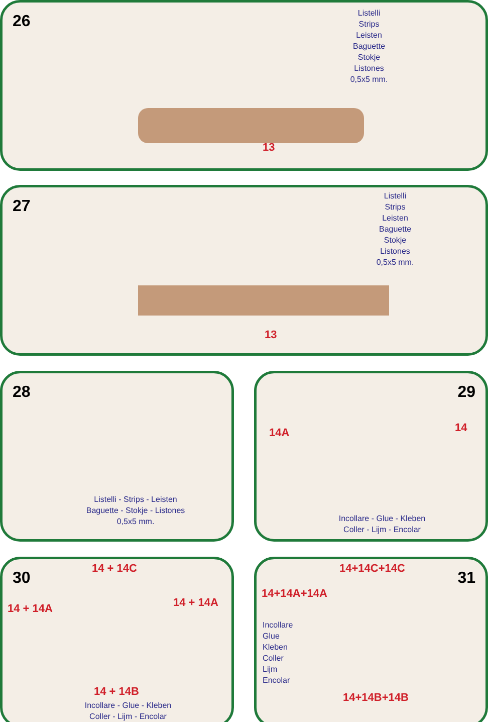26
Listelli
Strips
Leisten
Baguette
Stokje
Listones
0,5x5 mm.
13
27
Listelli
Strips
Leisten
Baguette
Stokje
Listones
0,5x5 mm.
13
28
Listelli - Strips - Leisten
Baguette - Stokje - Listones
0,5x5 mm.
29
14A 14
Incollare - Glue - Kleben
Coller - Lijm - Encolar
30
14 + 14C
14 + 14A 14 + 14A
14 + 14B
Incollare - Glue - Kleben
Coller - Lijm - Encolar
31
14+14C+14C
14+14A+14A
Incollare
Glue
Kleben
Coller
Lijm
Encolar
14+14B+14B